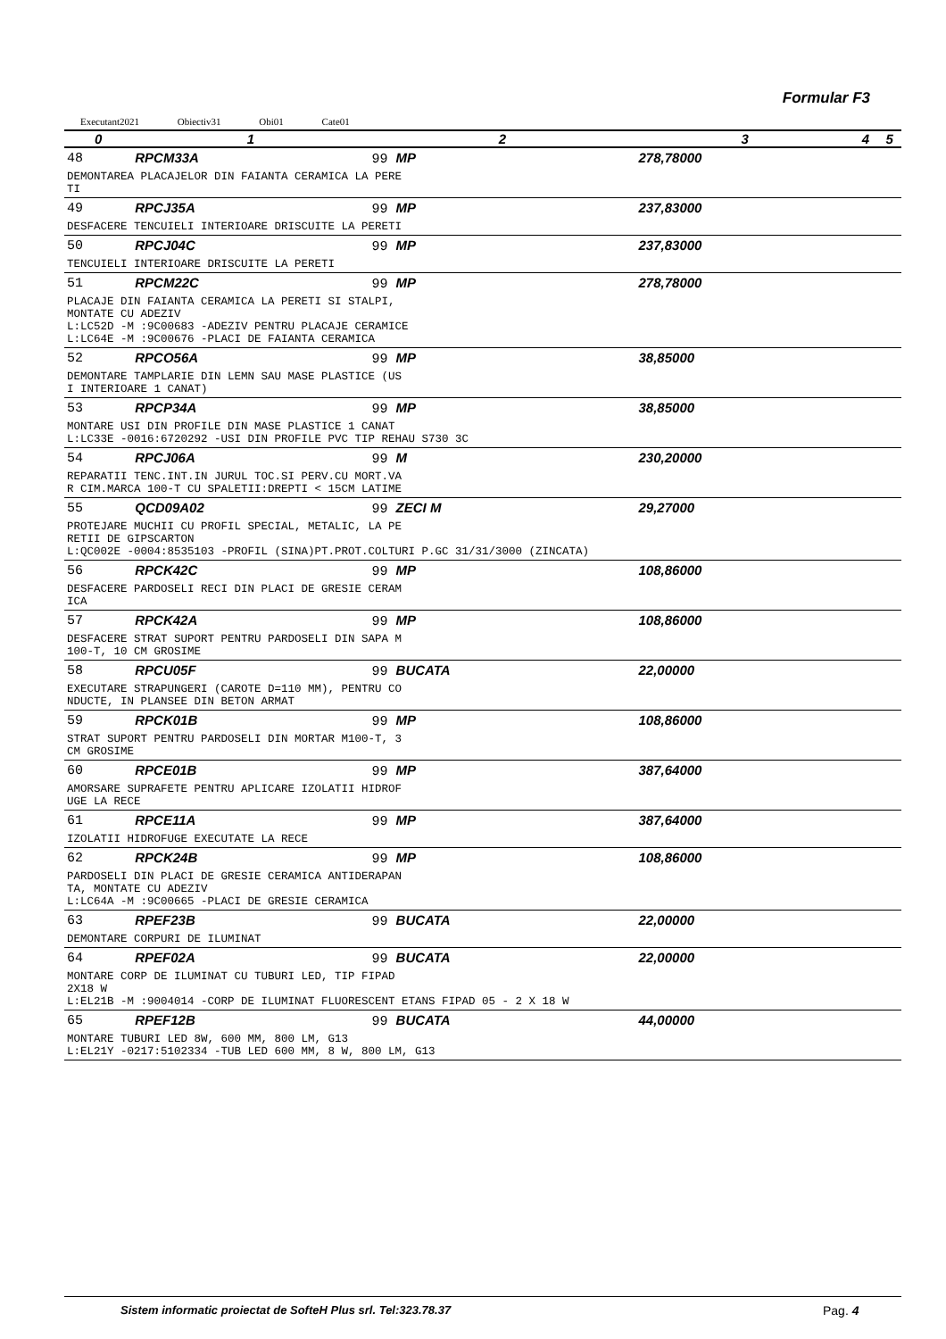Formular F3
Executant2021 Obiectiv31 Obi01 Cate01
| 0 | 1 | 2 | 3 | 4 | 5 |
| --- | --- | --- | --- | --- | --- |
| 48 | RPCM33A | 99 MP | 278,78000 | | |
| DEMONTAREA PLACAJELOR DIN FAIANTA CERAMICA LA PERE TI | | | | | |
| 49 | RPCJ35A | 99 MP | 237,83000 | | |
| DESFACERE TENCUIELI INTERIOARE DRISCUITE LA PERETI | | | | | |
| 50 | RPCJ04C | 99 MP | 237,83000 | | |
| TENCUIELI INTERIOARE DRISCUITE LA PERETI | | | | | |
| 51 | RPCM22C | 99 MP | 278,78000 | | |
| PLACAJE DIN FAIANTA CERAMICA LA PERETI SI STALPI, MONTATE CU ADEZIV L:LC52D -M :9C00683 -ADEZIV PENTRU PLACAJE CERAMICE L:LC64E -M :9C00676 -PLACI DE FAIANTA CERAMICA | | | | | |
| 52 | RPCO56A | 99 MP | 38,85000 | | |
| DEMONTARE TAMPLARIE DIN LEMN SAU MASE PLASTICE (US I INTERIOARE 1 CANAT) | | | | | |
| 53 | RPCP34A | 99 MP | 38,85000 | | |
| MONTARE USI DIN PROFILE DIN MASE PLASTICE 1 CANAT L:LC33E -0016:6720292 -USI DIN PROFILE PVC TIP REHAU S730 3C | | | | | |
| 54 | RPCJ06A | 99 M | 230,20000 | | |
| REPARATII TENC.INT.IN JURUL TOC.SI PERV.CU MORT.VA R CIM.MARCA 100-T CU SPALETII:DREPTI < 15CM LATIME | | | | | |
| 55 | QCD09A02 | 99 ZECI M | 29,27000 | | |
| PROTEJARE MUCHII CU PROFIL SPECIAL, METALIC, LA PE RETII DE GIPSCARTON L:QC002E -0004:8535103 -PROFIL (SINA)PT.PROT.COLTURI P.GC 31/31/3000 (ZINCATA) | | | | | |
| 56 | RPCK42C | 99 MP | 108,86000 | | |
| DESFACERE PARDOSELI RECI DIN PLACI DE GRESIE CERAM ICA | | | | | |
| 57 | RPCK42A | 99 MP | 108,86000 | | |
| DESFACERE STRAT SUPORT PENTRU PARDOSELI DIN SAPA M 100-T, 10 CM GROSIME | | | | | |
| 58 | RPCU05F | 99 BUCATA | 22,00000 | | |
| EXECUTARE STRAPUNGERI (CAROTE D=110 MM), PENTRU CO NDUCTE, IN PLANSEE DIN BETON ARMAT | | | | | |
| 59 | RPCK01B | 99 MP | 108,86000 | | |
| STRAT SUPORT PENTRU PARDOSELI DIN MORTAR M100-T, 3 CM GROSIME | | | | | |
| 60 | RPCE01B | 99 MP | 387,64000 | | |
| AMORSARE SUPRAFETE PENTRU APLICARE IZOLATII HIDROF UGE LA RECE | | | | | |
| 61 | RPCE11A | 99 MP | 387,64000 | | |
| IZOLATII HIDROFUGE EXECUTATE LA RECE | | | | | |
| 62 | RPCK24B | 99 MP | 108,86000 | | |
| PARDOSELI DIN PLACI DE GRESIE CERAMICA ANTIDERAPAN TA, MONTATE CU ADEZIV L:LC64A -M :9C00665 -PLACI DE GRESIE CERAMICA | | | | | |
| 63 | RPEF23B | 99 BUCATA | 22,00000 | | |
| DEMONTARE CORPURI DE ILUMINAT | | | | | |
| 64 | RPEF02A | 99 BUCATA | 22,00000 | | |
| MONTARE CORP DE ILUMINAT CU TUBURI LED, TIP FIPAD 2X18 W L:EL21B -M :9004014 -CORP DE ILUMINAT FLUORESCENT ETANS FIPAD 05 - 2 X 18 W | | | | | |
| 65 | RPEF12B | 99 BUCATA | 44,00000 | | |
| MONTARE TUBURI LED 8W, 600 MM, 800 LM, G13 L:EL21Y -0217:5102334 -TUB LED 600 MM, 8 W, 800 LM, G13 | | | | | |
Sistem informatic proiectat de SofteH Plus srl. Tel:323.78.37
Pag. 4